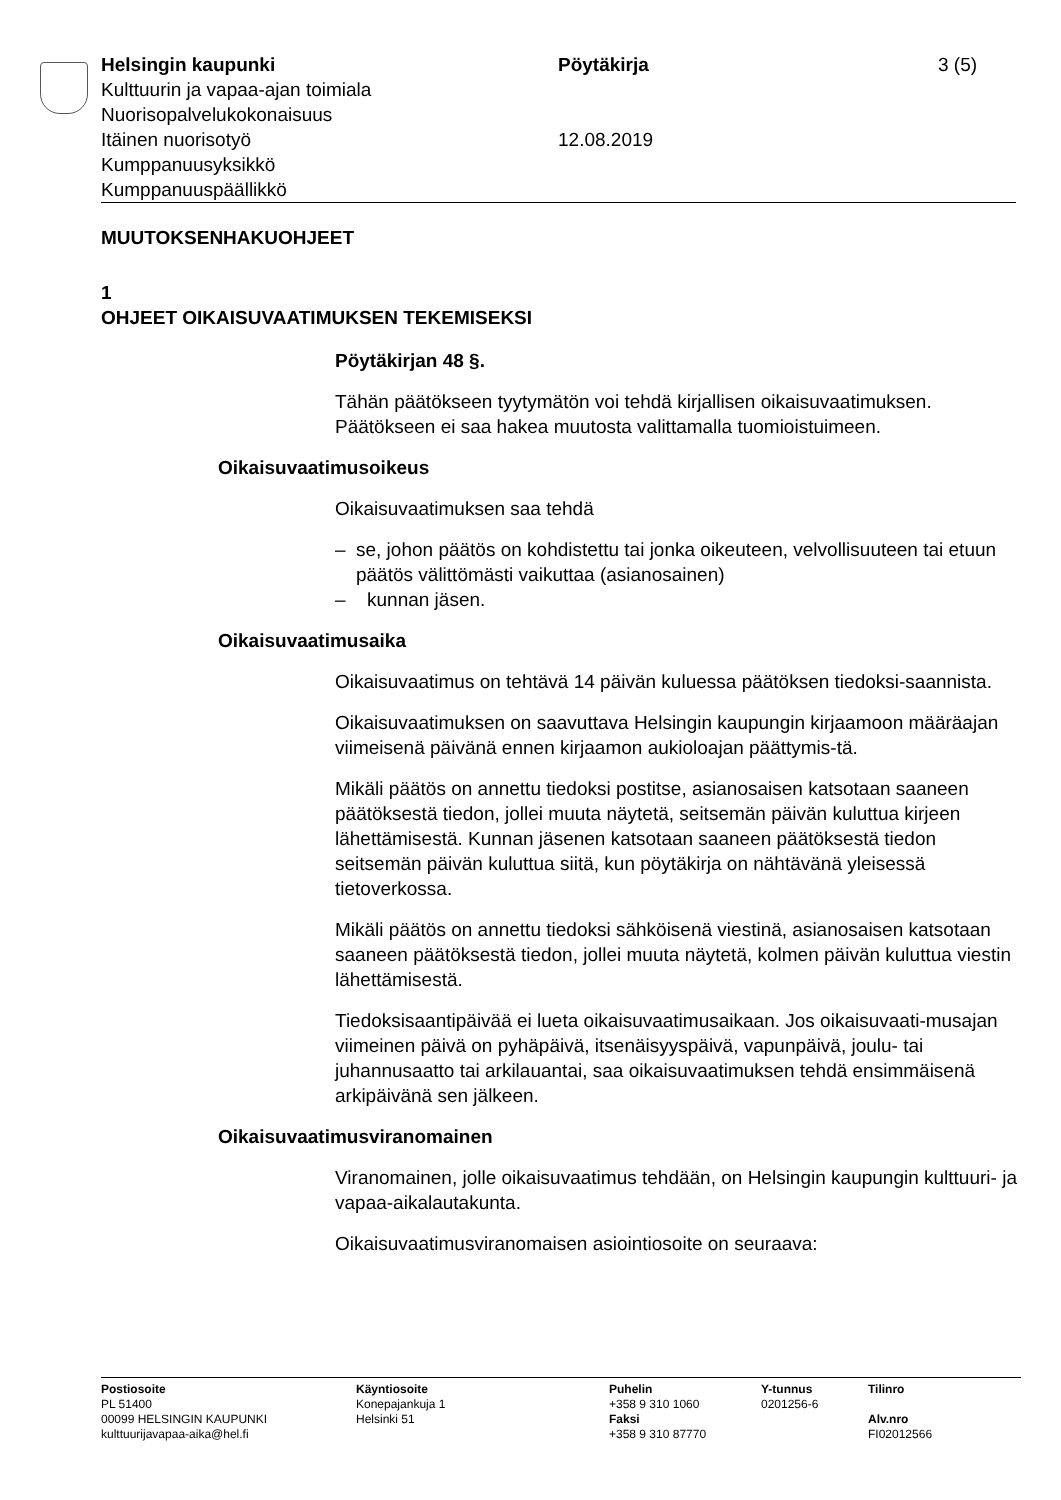Helsingin kaupunki Pöytäkirja 3 (5)
Kulttuurin ja vapaa-ajan toimiala
Nuorisopalvelukokonaisuus
Itäinen nuorisotyö 12.08.2019
Kumppanuusyksikkö
Kumppanuuspäällikkö
MUUTOKSENHAKUOHJEET
1
OHJEET OIKAISUVAATIMUKSEN TEKEMISEKSI
Pöytäkirjan 48 §.
Tähän päätökseen tyytymätön voi tehdä kirjallisen oikaisuvaatimuksen. Päätökseen ei saa hakea muutosta valittamalla tuomioistuimeen.
Oikaisuvaatimusoikeus
Oikaisuvaatimuksen saa tehdä
– se, johon päätös on kohdistettu tai jonka oikeuteen, velvollisuuteen tai etuun päätös välittömästi vaikuttaa (asianosainen)
– kunnan jäsen.
Oikaisuvaatimusaika
Oikaisuvaatimus on tehtävä 14 päivän kuluessa päätöksen tiedoksi-saannista.
Oikaisuvaatimuksen on saavuttava Helsingin kaupungin kirjaamoon määräajan viimeisenä päivänä ennen kirjaamon aukioloajan päättymis-tä.
Mikäli päätös on annettu tiedoksi postitse, asianosaisen katsotaan saaneen päätöksestä tiedon, jollei muuta näytetä, seitsemän päivän kuluttua kirjeen lähettämisestä. Kunnan jäsenen katsotaan saaneen päätöksestä tiedon seitsemän päivän kuluttua siitä, kun pöytäkirja on nähtävänä yleisessä tietoverkossa.
Mikäli päätös on annettu tiedoksi sähköisenä viestinä, asianosaisen katsotaan saaneen päätöksestä tiedon, jollei muuta näytetä, kolmen päivän kuluttua viestin lähettämisestä.
Tiedoksisaantipäivää ei lueta oikaisuvaatimusaikaan. Jos oikaisuvaati-musajan viimeinen päivä on pyhäpäivä, itsenäisyyspäivä, vapunpäivä, joulu- tai juhannusaatto tai arkilauantai, saa oikaisuvaatimuksen tehdä ensimmäisenä arkipäivänä sen jälkeen.
Oikaisuvaatimusviranomainen
Viranomainen, jolle oikaisuvaatimus tehdään, on Helsingin kaupungin kulttuuri- ja vapaa-aikalautakunta.
Oikaisuvaatimusviranomaisen asiointiosoite on seuraava:
Postiosoite
PL 51400
00099 HELSINGIN KAUPUNKI
kulttuurijavapaa-aika@hel.fi
Käyntiosoite
Konepajankuja 1
Helsinki 51
Puhelin
+358 9 310 1060
Faksi
+358 9 310 87770
Y-tunnus
0201256-6
Tilinro
Alv.nro
FI02012566